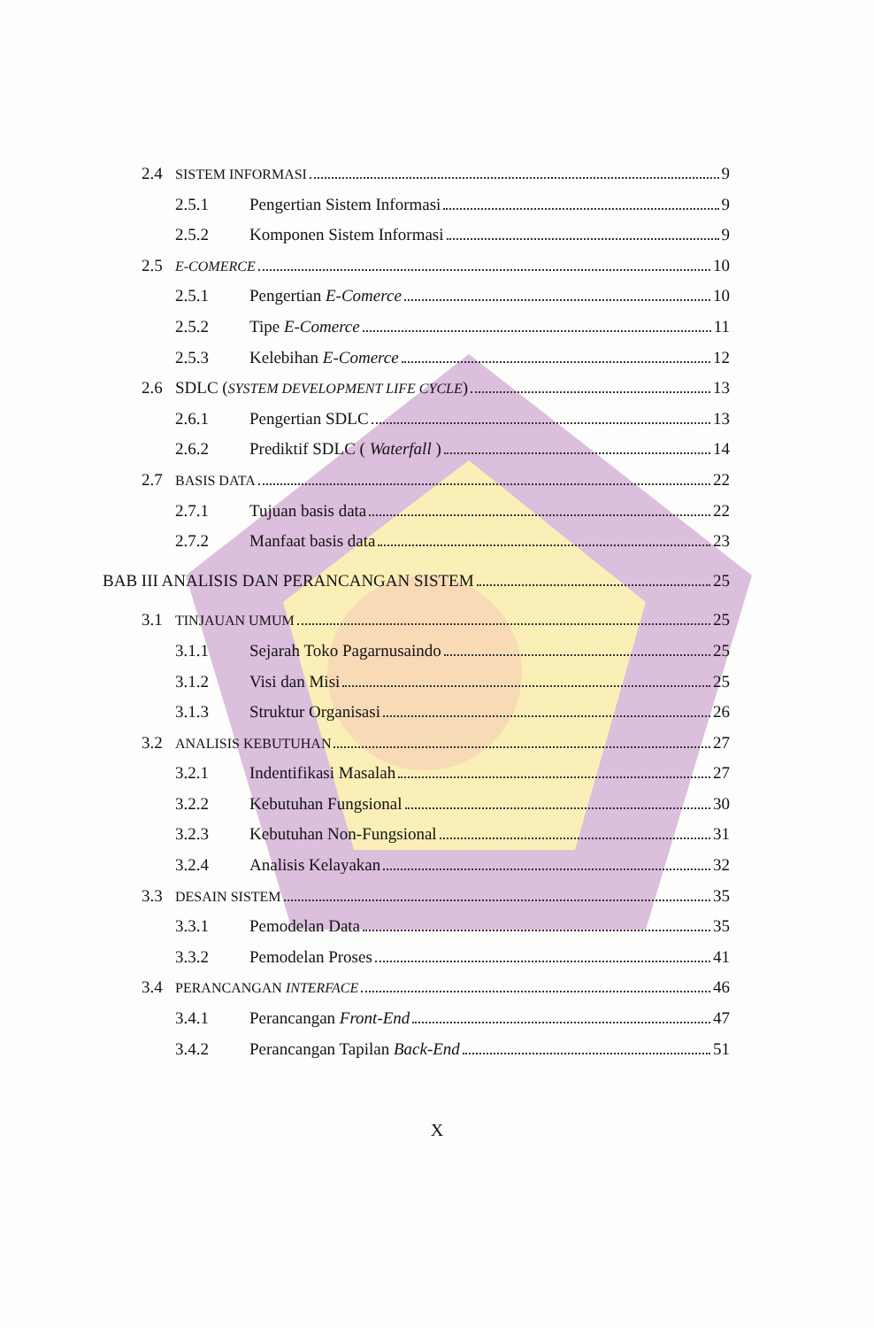2.4 SISTEM INFORMASI 9
2.5.1 Pengertian Sistem Informasi 9
2.5.2 Komponen Sistem Informasi 9
2.5 E-COMERCE 10
2.5.1 Pengertian E-Comerce 10
2.5.2 Tipe E-Comerce 11
2.5.3 Kelebihan E-Comerce 12
2.6 SDLC (SYSTEM DEVELOPMENT LIFE CYCLE) 13
2.6.1 Pengertian SDLC 13
2.6.2 Prediktif SDLC ( Waterfall ) 14
2.7 BASIS DATA 22
2.7.1 Tujuan basis data 22
2.7.2 Manfaat basis data 23
BAB III ANALISIS DAN PERANCANGAN SISTEM 25
3.1 TINJAUAN UMUM 25
3.1.1 Sejarah Toko Pagarnusaindo 25
3.1.2 Visi dan Misi 25
3.1.3 Struktur Organisasi 26
3.2 ANALISIS KEBUTUHAN 27
3.2.1 Indentifikasi Masalah 27
3.2.2 Kebutuhan Fungsional 30
3.2.3 Kebutuhan Non-Fungsional 31
3.2.4 Analisis Kelayakan 32
3.3 DESAIN SISTEM 35
3.3.1 Pemodelan Data 35
3.3.2 Pemodelan Proses 41
3.4 PERANCANGAN INTERFACE 46
3.4.1 Perancangan Front-End 47
3.4.2 Perancangan Tapilan Back-End 51
X